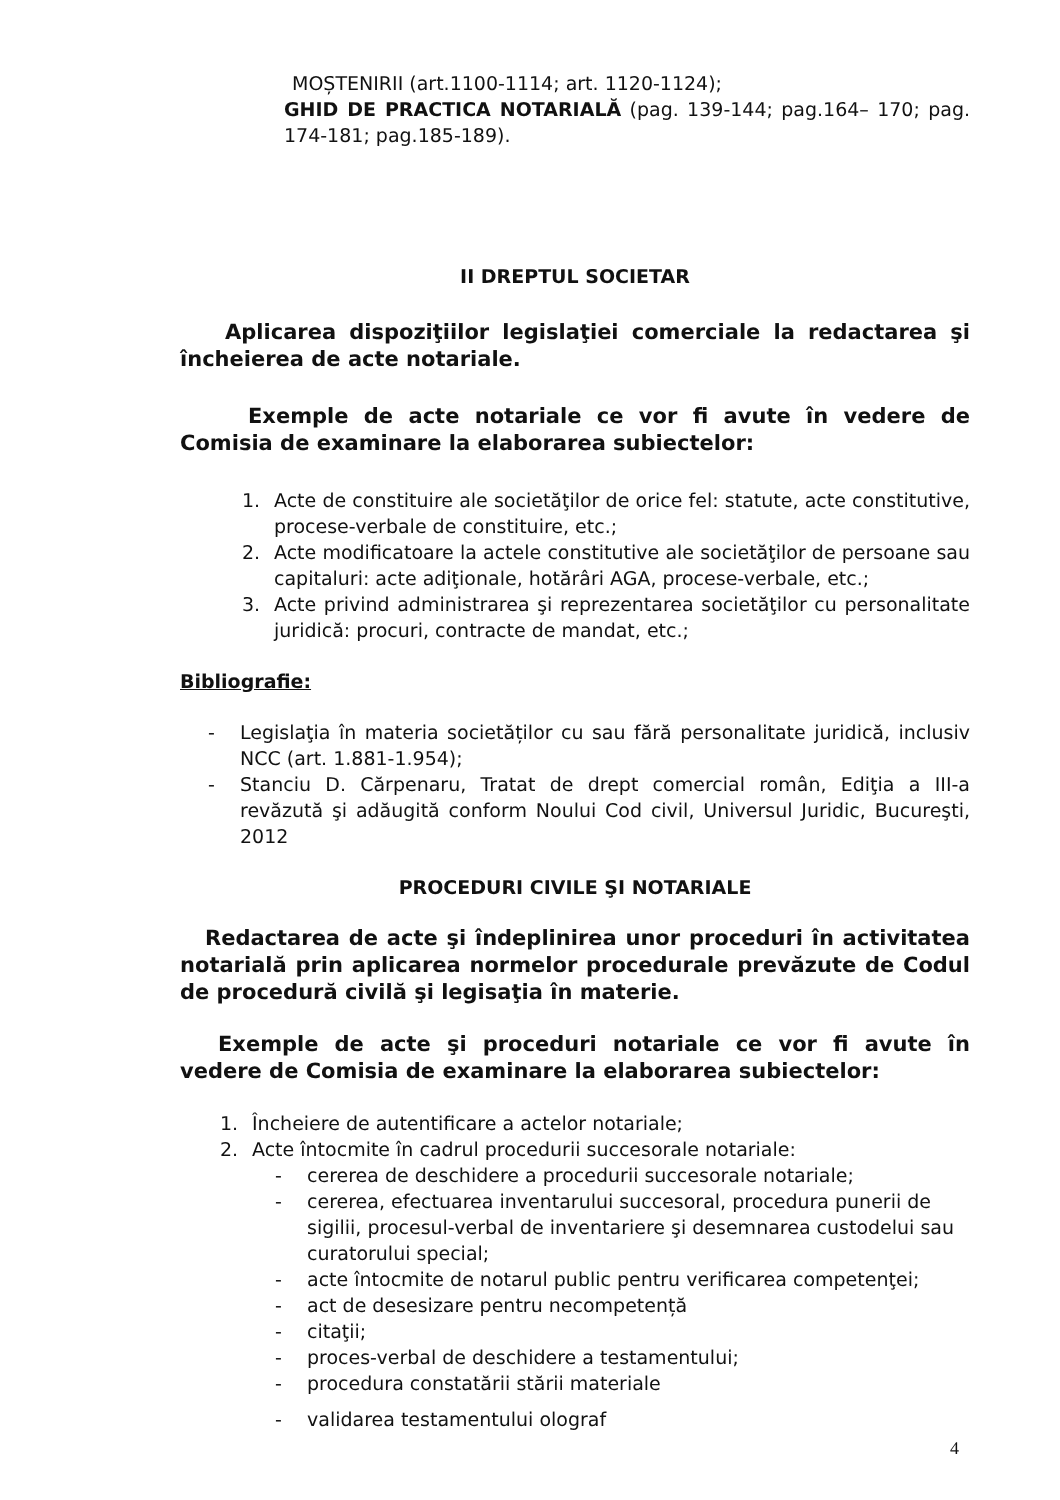MOȘTENIRII (art.1100-1114; art. 1120-1124);
GHID DE PRACTICA NOTARIALĂ (pag. 139-144; pag.164– 170; pag. 174-181; pag.185-189).
II DREPTUL SOCIETAR
Aplicarea dispoziţiilor legislaţiei comerciale la redactarea şi încheierea de acte notariale.
Exemple de acte notariale ce vor fi avute în vedere de Comisia de examinare la elaborarea subiectelor:
1. Acte de constituire ale societăţilor de orice fel: statute, acte constitutive, procese-verbale de constituire, etc.;
2. Acte modificatoare la actele constitutive ale societăţilor de persoane sau capitaluri: acte adiţionale, hotărâri AGA, procese-verbale, etc.;
3. Acte privind administrarea şi reprezentarea societăţilor cu personalitate juridică: procuri, contracte de mandat, etc.;
Bibliografie:
- Legislaţia în materia societăților cu sau fără personalitate juridică, inclusiv NCC (art. 1.881-1.954);
- Stanciu D. Cărpenaru, Tratat de drept comercial român, Ediţia a III-a revăzută şi adăugită conform Noului Cod civil, Universul Juridic, Bucureşti, 2012
PROCEDURI CIVILE ŞI NOTARIALE
Redactarea de acte şi îndeplinirea unor proceduri în activitatea notarială prin aplicarea normelor procedurale prevăzute de Codul de procedură civilă şi legisaţia în materie.
Exemple de acte şi proceduri notariale ce vor fi avute în vedere de Comisia de examinare la elaborarea subiectelor:
1. Încheiere de autentificare a actelor notariale;
2. Acte întocmite în cadrul procedurii succesorale notariale:
- cererea de deschidere a procedurii succesorale notariale;
- cererea, efectuarea inventarului succesoral, procedura punerii de sigilii, procesul-verbal de inventariere şi desemnarea custodelui sau curatorului special;
- acte întocmite de notarul public pentru verificarea competenţei;
- act de desesizare pentru necompetență
- citaţii;
- proces-verbal de deschidere a testamentului;
- procedura constatării stării materiale
- validarea testamentului olograf
4